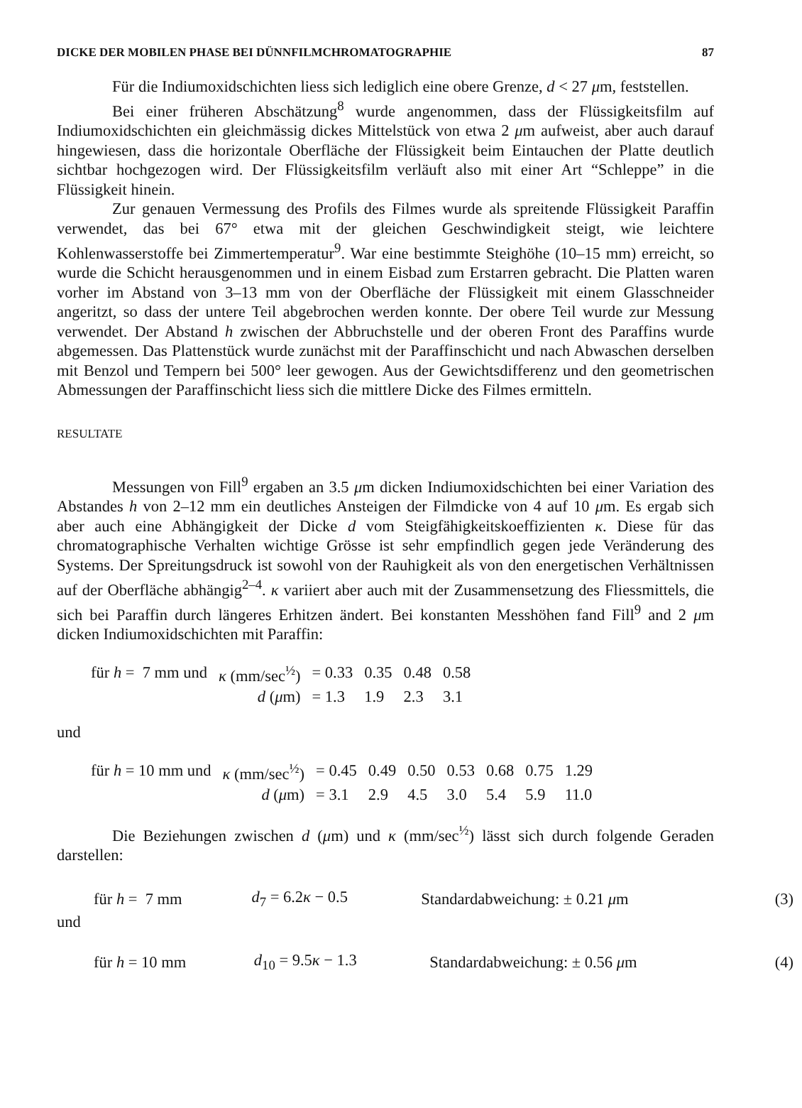DICKE DER MOBILEN PHASE BEI DÜNNFILMCHROMATOGRAPHIE 87
Für die Indiumoxidschichten liess sich lediglich eine obere Grenze, d < 27 μm, feststellen.
Bei einer früheren Abschätzung<sup>8</sup> wurde angenommen, dass der Flüssigkeitsfilm auf Indiumoxidschichten ein gleichmässig dickes Mittelstück von etwa 2 μm aufweist, aber auch darauf hingewiesen, dass die horizontale Oberfläche der Flüssigkeit beim Eintauchen der Platte deutlich sichtbar hochgezogen wird. Der Flüssigkeitsfilm verläuft also mit einer Art “Schleppe” in die Flüssigkeit hinein.
Zur genauen Vermessung des Profils des Filmes wurde als spreitende Flüssigkeit Paraffin verwendet, das bei 67° etwa mit der gleichen Geschwindigkeit steigt, wie leichtere Kohlenwasserstoffe bei Zimmertemperatur<sup>9</sup>. War eine bestimmte Steighöhe (10–15 mm) erreicht, so wurde die Schicht herausgenommen und in einem Eisbad zum Erstarren gebracht. Die Platten waren vorher im Abstand von 3–13 mm von der Oberfläche der Flüssigkeit mit einem Glasschneider angeritzt, so dass der untere Teil abgebrochen werden konnte. Der obere Teil wurde zur Messung verwendet. Der Abstand h zwischen der Abbruchstelle und der oberen Front des Paraffins wurde abgemessen. Das Plattenstück wurde zunächst mit der Paraffinschicht und nach Abwaschen derselben mit Benzol und Tempern bei 500° leer gewogen. Aus der Gewichtsdifferenz und den geometrischen Abmessungen der Paraffinschicht liess sich die mittlere Dicke des Filmes ermitteln.
RESULTATE
Messungen von Fill<sup>9</sup> ergaben an 3.5 μm dicken Indiumoxidschichten bei einer Variation des Abstandes h von 2–12 mm ein deutliches Ansteigen der Filmdicke von 4 auf 10 μm. Es ergab sich aber auch eine Abhängigkeit der Dicke d vom Steigfähigkeitskoeffizienten κ. Diese für das chromatographische Verhalten wichtige Grösse ist sehr empfindlich gegen jede Veränderung des Systems. Der Spreitungsdruck ist sowohl von der Rauhigkeit als von den energetischen Verhältnissen auf der Oberfläche abhängig<sup>2–4</sup>. κ variiert aber auch mit der Zusammensetzung des Fliessmittels, die sich bei Paraffin durch längeres Erhitzen ändert. Bei konstanten Messhöhen fand Fill<sup>9</sup> and 2 μm dicken Indiumoxidschichten mit Paraffin:
| für h = 7 mm und | κ (mm/sec<sup>½</sup>) | = 0.33 | 0.35 | 0.48 | 0.58 |
| | d ( μ m) | = 1.3 | 1.9 | 2.3 | 3.1 |
und
| für h = 10 mm und | κ (mm/sec<sup>½</sup>) | = 0.45 | 0.49 | 0.50 | 0.53 | 0.68 | 0.75 | 1.29 |
| | d ( μ m) | = 3.1 | 2.9 | 4.5 | 3.0 | 5.4 | 5.9 | 11.0 |
Die Beziehungen zwischen d (μm) und κ (mm/sec<sup>½</sup>) lässt sich durch folgende Geraden darstellen:
| für h = 7 mm | d<sub>7</sub> = 6.2 κ − 0.5 | Standardabweichung: ± 0.21 μ m | (3) |
und
| für h = 10 mm | d<sub>10</sub> = 9.5 κ − 1.3 | Standardabweichung: ± 0.56 μ m | (4) |